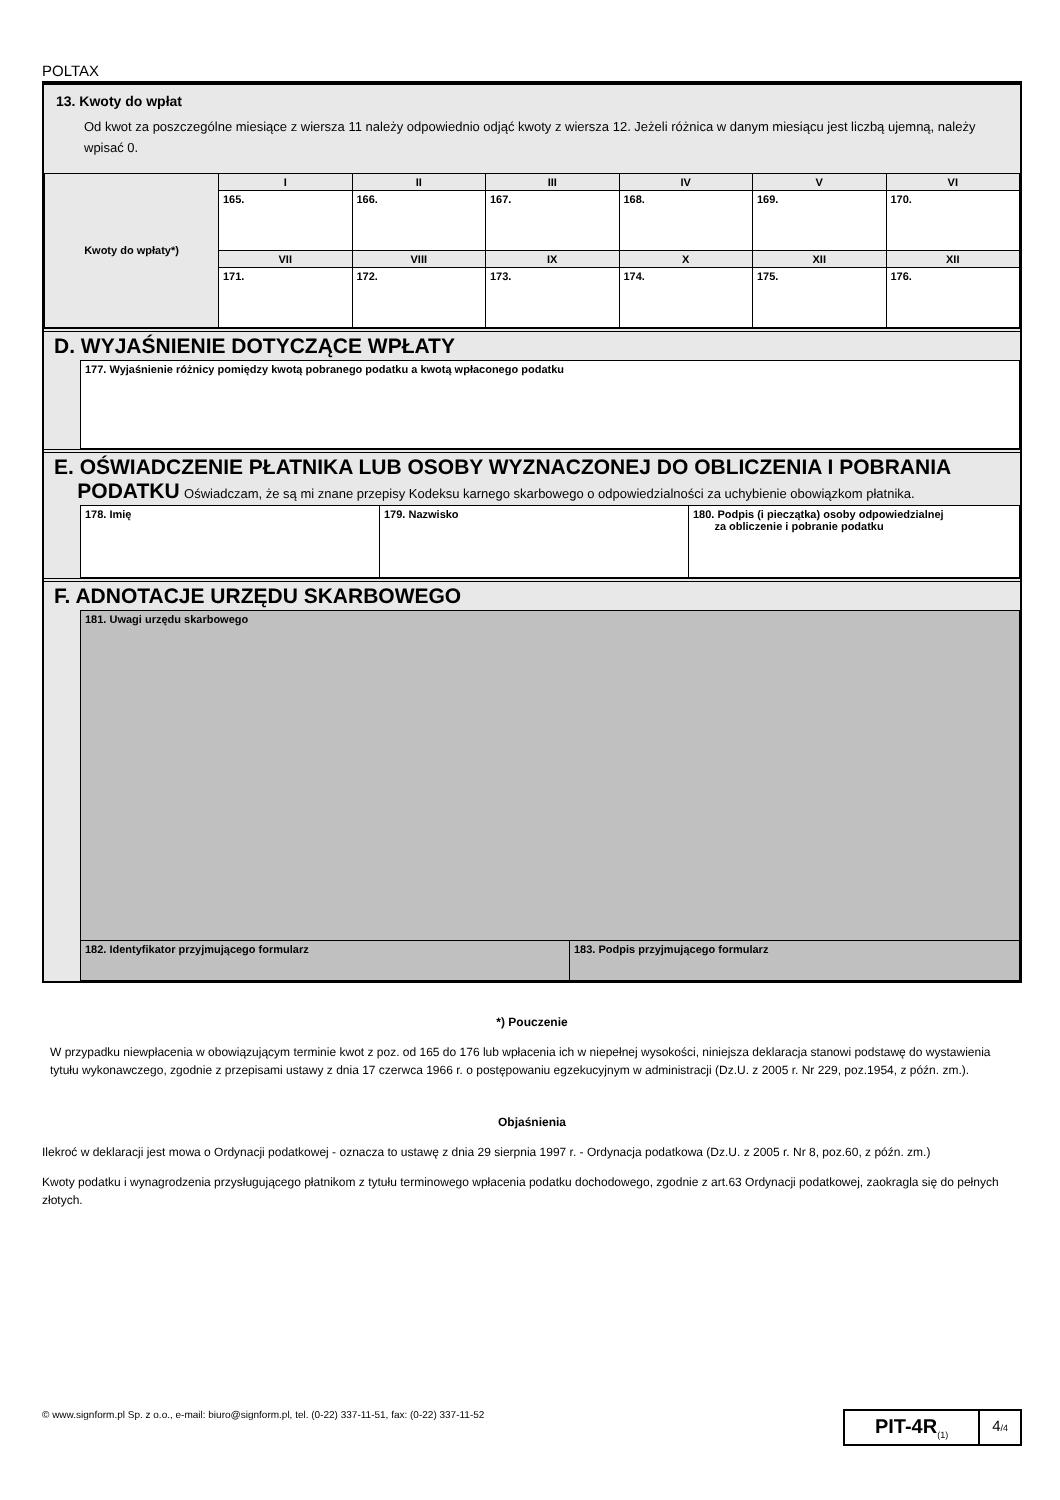POLTAX
13. Kwoty do wpłat
Od kwot za poszczególne miesiące z wiersza 11 należy odpowiednio odjąć kwoty z wiersza 12. Jeżeli różnica w danym miesiącu jest liczbą ujemną, należy wpisać 0.
| Kwoty do wpłaty*) | I | II | III | IV | V | VI |
| | 165. | 166. | 167. | 168. | 169. | 170. |
| | VII | VIII | IX | X | XII | XII |
| | 171. | 172. | 173. | 174. | 175. | 176. |
D. WYJAŚNIENIE DOTYCZĄCE WPŁATY
| 177. Wyjaśnienie różnicy pomiędzy kwotą pobranego podatku a kwotą wpłaconego podatku |
E. OŚWIADCZENIE PŁATNIKA LUB OSOBY WYZNACZONEJ DO OBLICZENIA I POBRANIA
PODATKU Oświadczam, że są mi znane przepisy Kodeksu karnego skarbowego o odpowiedzialności za uchybienie obowiązkom płatnika.
| 178. Imię | 179. Nazwisko | 180. Podpis (i pieczątka) osoby odpowiedzialnej za obliczenie i pobranie podatku |
F. ADNOTACJE URZĘDU SKARBOWEGO
| 181. Uwagi urzędu skarbowego | |
| 182. Identyfikator przyjmującego formularz | 183. Podpis przyjmującego formularz |
*) Pouczenie
W przypadku niewpłacenia w obowiązującym terminie kwot z poz. od 165 do 176 lub wpłacenia ich w niepełnej wysokości, niniejsza deklaracja stanowi podstawę do wystawienia tytułu wykonawczego, zgodnie z przepisami ustawy z dnia 17 czerwca 1966 r. o postępowaniu egzekucyjnym w administracji (Dz.U. z 2005 r. Nr 229, poz.1954, z późn. zm.).
Objaśnienia
Ilekroć w deklaracji jest mowa o Ordynacji podatkowej - oznacza to ustawę z dnia 29 sierpnia 1997 r. - Ordynacja podatkowa (Dz.U. z 2005 r. Nr 8, poz.60, z późn. zm.)
Kwoty podatku i wynagrodzenia przysługującego płatnikom z tytułu terminowego wpłacenia podatku dochodowego, zgodnie z art.63 Ordynacji podatkowej, zaokragla się do pełnych złotych.
© www.signform.pl Sp. z o.o., e-mail: biuro@signform.pl, tel. (0-22) 337-11-51, fax: (0-22) 337-11-52
PIT-4R<sub>(1)</sub>
4/4